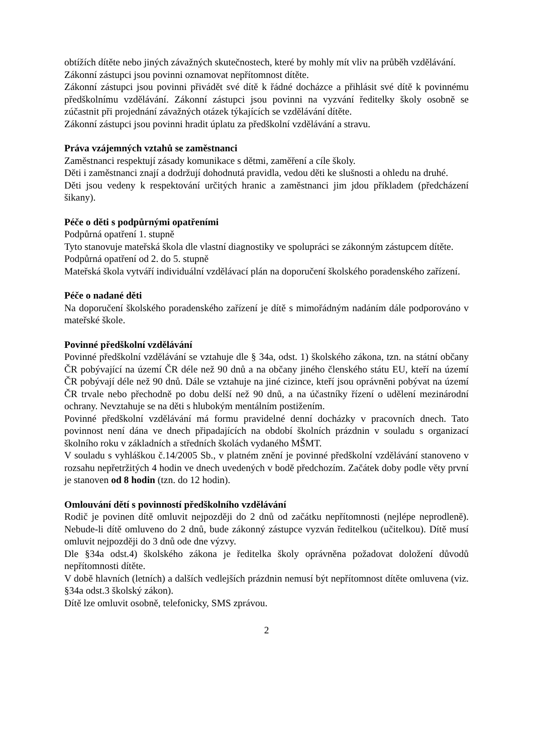obtížích dítěte nebo jiných závažných skutečnostech, které by mohly mít vliv na průběh vzdělávání.
Zákonní zástupci jsou povinni oznamovat nepřítomnost dítěte.
Zákonní zástupci jsou povinni přivádět své dítě k řádné docházce a přihlásit své dítě k povinnému předškolnímu vzdělávání. Zákonní zástupci jsou povinni na vyzvání ředitelky školy osobně se zúčastnit při projednání závažných otázek týkajících se vzdělávání dítěte.
Zákonní zástupci jsou povinni hradit úplatu za předškolní vzdělávání a stravu.
Práva vzájemných vztahů se zaměstnanci
Zaměstnanci respektují zásady komunikace s dětmi, zaměření a cíle školy.
Děti i zaměstnanci znají a dodržují dohodnutá pravidla, vedou děti ke slušnosti a ohledu na druhé.
Děti jsou vedeny k respektování určitých hranic a zaměstnanci jim jdou příkladem (předcházení šikany).
Péče o děti s podpůrnými opatřeními
Podpůrná opatření 1. stupně
Tyto stanovuje mateřská škola dle vlastní diagnostiky ve spolupráci se zákonným zástupcem dítěte.
Podpůrná opatření od 2. do 5. stupně
Mateřská škola vytváří individuální vzdělávací plán na doporučení školského poradenského zařízení.
Péče o nadané děti
Na doporučení školského poradenského zařízení je dítě s mimořádným nadáním dále podporováno v mateřské škole.
Povinné předškolní vzdělávání
Povinné předškolní vzdělávání se vztahuje dle § 34a, odst. 1) školského zákona, tzn. na státní občany ČR pobývající na území ČR déle než 90 dnů a na občany jiného členského státu EU, kteří na území ČR pobývají déle než 90 dnů. Dále se vztahuje na jiné cizince, kteří jsou oprávněni pobývat na území ČR trvale nebo přechodně po dobu delší než 90 dnů, a na účastníky řízení o udělení mezinárodní ochrany. Nevztahuje se na děti s hlubokým mentálním postižením.
Povinné předškolní vzdělávání má formu pravidelné denní docházky v pracovních dnech. Tato povinnost není dána ve dnech připadajících na období školních prázdnin v souladu s organizací školního roku v základních a středních školách vydaného MŠMT.
V souladu s vyhláškou č.14/2005 Sb., v platném znění je povinné předškolní vzdělávání stanoveno v rozsahu nepřetržitých 4 hodin ve dnech uvedených v bodě předchozím. Začátek doby podle věty první je stanoven od 8 hodin (tzn. do 12 hodin).
Omlouvání dětí s povinností předškolního vzdělávání
Rodič je povinen dítě omluvit nejpozději do 2 dnů od začátku nepřítomnosti (nejlépe neprodleně). Nebude-li dítě omluveno do 2 dnů, bude zákonný zástupce vyzván ředitelkou (učitelkou). Dítě musí omluvit nejpozději do 3 dnů ode dne výzvy.
Dle §34a odst.4) školského zákona je ředitelka školy oprávněna požadovat doložení důvodů nepřítomnosti dítěte.
V době hlavních (letních) a dalších vedlejších prázdnin nemusí být nepřítomnost dítěte omluvena (viz. §34a odst.3 školský zákon).
Dítě lze omluvit osobně, telefonicky, SMS zprávou.
2